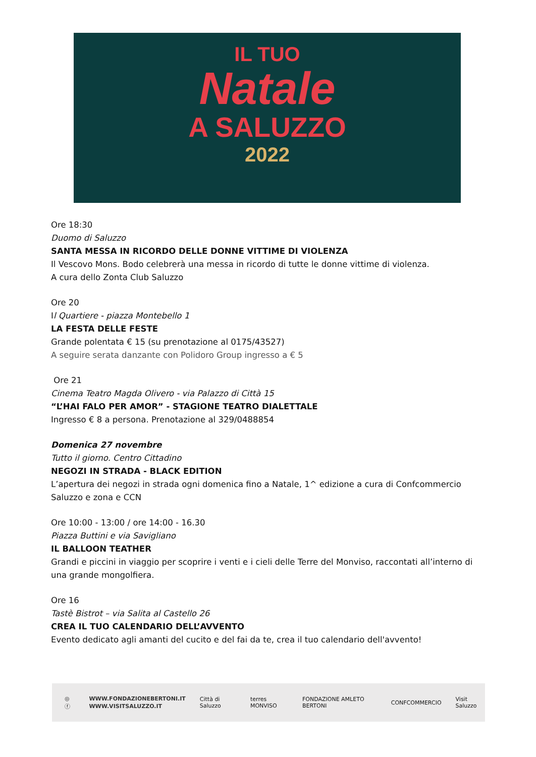IL TUO
Natale
A SALUZZO
2022
Ore 18:30
Duomo di Saluzzo
SANTA MESSA IN RICORDO DELLE DONNE VITTIME DI VIOLENZA
Il Vescovo Mons. Bodo celebrerà una messa in ricordo di tutte le donne vittime di violenza.
A cura dello Zonta Club Saluzzo
Ore 20
Il Quartiere - piazza Montebello 1
LA FESTA DELLE FESTE
Grande polentata € 15 (su prenotazione al 0175/43527)
A seguire serata danzante con Polidoro Group ingresso a € 5
Ore 21
Cinema Teatro Magda Olivero - via Palazzo di Città 15
“L’HAI FALO PER AMOR” - STAGIONE TEATRO DIALETTALE
Ingresso € 8 a persona. Prenotazione al 329/0488854
Domenica 27 novembre
Tutto il giorno. Centro Cittadino
NEGOZI IN STRADA - BLACK EDITION
L’apertura dei negozi in strada ogni domenica fino a Natale, 1^ edizione a cura di Confcommercio Saluzzo e zona e CCN
Ore 10:00 - 13:00 / ore 14:00 - 16.30
Piazza Buttini e via Savigliano
IL BALLOON TEATHER
Grandi e piccini in viaggio per scoprire i venti e i cieli delle Terre del Monviso, raccontati all’interno di una grande mongolfiera.
Ore 16
Tastè Bistrot – via Salita al Castello 26
CREA IL TUO CALENDARIO DELL’AVVENTO
Evento dedicato agli amanti del cucito e del fai da te, crea il tuo calendario dell'avvento!
◎ ⓕ
WWW.FONDAZIONEBERTONI.IT
WWW.VISITSALUZZO.IT
Città di Saluzzo terres MONVISO FONDAZIONE AMLETO BERTONI CONFCOMMERCIO Visit Saluzzo